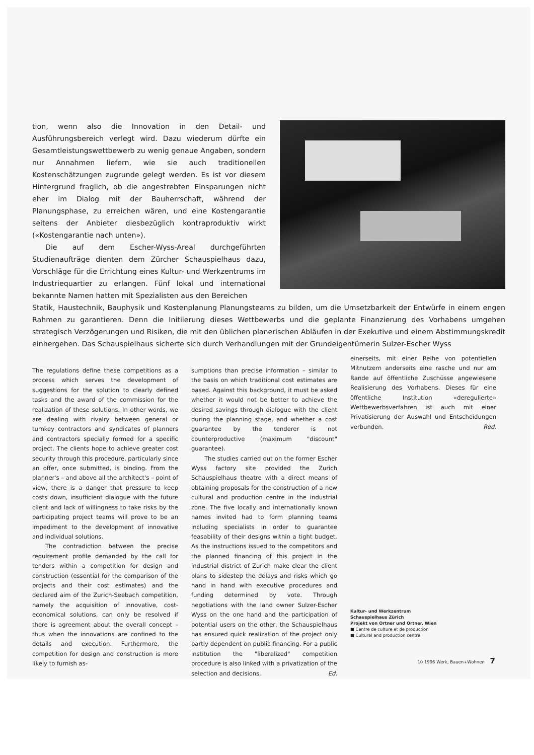tion, wenn also die Innovation in den Detail- und Ausführungsbereich verlegt wird. Dazu wiederum dürfte ein Gesamtleistungswettbewerb zu wenig genaue Angaben, sondern nur Annahmen liefern, wie sie auch traditionellen Kostenschätzungen zugrunde gelegt werden. Es ist vor diesem Hintergrund fraglich, ob die angestrebten Einsparungen nicht eher im Dialog mit der Bauherrschaft, während der Planungsphase, zu erreichen wären, und eine Kostengarantie seitens der Anbieter diesbezüglich kontraproduktiv wirkt («Kostengarantie nach unten»).
Die auf dem Escher-Wyss-Areal durchgeführten Studienaufträge dienten dem Zürcher Schauspielhaus dazu, Vorschläge für die Errichtung eines Kultur- und Werkzentrums im Industriequartier zu erlangen. Fünf lokal und international bekannte Namen hatten mit Spezialisten aus den Bereichen
Statik, Haustechnik, Bauphysik und Kostenplanung Planungsteams zu bilden, um die Umsetzbarkeit der Entwürfe in einem engen Rahmen zu garantieren. Denn die Initiierung dieses Wettbewerbs und die geplante Finanzierung des Vorhabens umgehen strategisch Verzögerungen und Risiken, die mit den üblichen planerischen Abläufen in der Exekutive und einem Abstimmungskredit einhergehen. Das Schauspielhaus sicherte sich durch Verhandlungen mit der Grundeigentümerin Sulzer-Escher Wyss
The regulations define these competitions as a process which serves the development of suggestions for the solution to clearly defined tasks and the award of the commission for the realization of these solutions. In other words, we are dealing with rivalry between general or turnkey contractors and syndicates of planners and contractors specially formed for a specific project. The clients hope to achieve greater cost security through this procedure, particularly since an offer, once submitted, is binding. From the planner's – and above all the architect's – point of view, there is a danger that pressure to keep costs down, insufficient dialogue with the future client and lack of willingness to take risks by the participating project teams will prove to be an impediment to the development of innovative and individual solutions.
The contradiction between the precise requirement profile demanded by the call for tenders within a competition for design and construction (essential for the comparison of the projects and their cost estimates) and the declared aim of the Zurich-Seebach competition, namely the acquisition of innovative, cost-economical solutions, can only be resolved if there is agreement about the overall concept – thus when the innovations are confined to the details and execution. Furthermore, the competition for design and construction is more likely to furnish as-
sumptions than precise information – similar to the basis on which traditional cost estimates are based. Against this background, it must be asked whether it would not be better to achieve the desired savings through dialogue with the client during the planning stage, and whether a cost guarantee by the tenderer is not counterproductive (maximum "discount" guarantee).
The studies carried out on the former Escher Wyss factory site provided the Zurich Schauspielhaus theatre with a direct means of obtaining proposals for the construction of a new cultural and production centre in the industrial zone. The five locally and internationally known names invited had to form planning teams including specialists in order to guarantee feasability of their designs within a tight budget. As the instructions issued to the competitors and the planned financing of this project in the industrial district of Zurich make clear the client plans to sidestep the delays and risks which go hand in hand with executive procedures and funding determined by vote. Through negotiations with the land owner Sulzer-Escher Wyss on the one hand and the participation of potential users on the other, the Schauspielhaus has ensured quick realization of the project only partly dependent on public financing. For a public institution the "liberalized" competition procedure is also linked with a privatization of the selection and decisions. Ed.
einerseits, mit einer Reihe von potentiellen Mitnutzern anderseits eine rasche und nur am Rande auf öffentliche Zuschüsse angewiesene Realisierung des Vorhabens. Dieses für eine öffentliche Institution «deregulierte» Wettbewerbsverfahren ist auch mit einer Privatisierung der Auswahl und Entscheidungen verbunden. Red.
Kultur- und Werkzentrum
Schauspielhaus Zürich
Projekt von Ortner und Ortner, Wien
■ Centre de culture et de production
■ Cultural and production centre
10 1996 Werk, Bauen+Wohnen 7